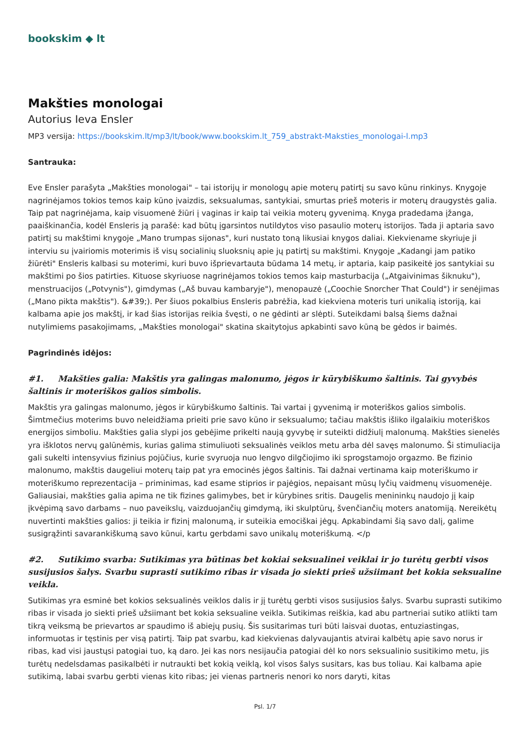bookskim ◆ lt
Makšties monologai
Autorius Ieva Ensler
MP3 versija: https://bookskim.lt/mp3/lt/book/www.bookskim.lt_759_abstrakt-Maksties_monologai-l.mp3
Santrauka:
Eve Ensler parašyta „Makšties monologai" – tai istorijų ir monologų apie moterų patirtį su savo kūnu rinkinys. Knygoje nagrinėjamos tokios temos kaip kūno įvaizdis, seksualumas, santykiai, smurtas prieš moteris ir moterų draugystės galia. Taip pat nagrinėjama, kaip visuomenė žiūri į vaginas ir kaip tai veikia moterų gyvenimą. Knyga pradedama įžanga, paaiškinančia, kodėl Ensleris ją parašė: kad būtų įgarsintos nutildytos viso pasaulio moterų istorijos. Tada ji aptaria savo patirtį su makštimi knygoje „Mano trumpas sijonas", kuri nustato toną likusiai knygos daliai. Kiekviename skyriuje ji interviu su įvairiomis moterimis iš visų socialinių sluoksnių apie jų patirtį su makštimi. Knygoje „Kadangi jam patiko žiūrėti" Ensleris kalbasi su moterimi, kuri buvo išprievartauta būdama 14 metų, ir aptaria, kaip pasikeitė jos santykiai su makštimi po šios patirties. Kituose skyriuose nagrinėjamos tokios temos kaip masturbacija („Atgaivinimas šiknuku"), menstruacijos („Potvynis"), gimdymas („Aš buvau kambaryje"), menopauzė („Coochie Snorcher That Could") ir senėjimas („Mano pikta makštis"). &#39;). Per šiuos pokalbius Ensleris pabrėžia, kad kiekviena moteris turi unikalią istoriją, kai kalbama apie jos makštį, ir kad šias istorijas reikia švęsti, o ne gėdinti ar slėpti. Suteikdami balsą šiems dažnai nutylimiems pasakojimams, „Makšties monologai" skatina skaitytojus apkabinti savo kūną be gėdos ir baimės.
Pagrindinės idėjos:
#1. Makšties galia: Makštis yra galingas malonumo, jėgos ir kūrybiškumo šaltinis. Tai gyvybės šaltinis ir moteriškos galios simbolis.
Makštis yra galingas malonumo, jėgos ir kūrybiškumo šaltinis. Tai vartai į gyvenimą ir moteriškos galios simbolis. Šimtmečius moterims buvo neleidžiama prieiti prie savo kūno ir seksualumo; tačiau makštis išliko ilgalaikiu moteriškos energijos simboliu. Makšties galia slypi jos gebėjime prikelti naują gyvybę ir suteikti didžiulį malonumą. Makšties sienelės yra išklotos nervų galūnėmis, kurias galima stimuliuoti seksualinės veiklos metu arba dėl savęs malonumo. Ši stimuliacija gali sukelti intensyvius fizinius pojūčius, kurie svyruoja nuo lengvo dilgčiojimo iki sprogstamojo orgazmo. Be fizinio malonumo, makštis daugeliui moterų taip pat yra emocinės jėgos šaltinis. Tai dažnai vertinama kaip moteriškumo ir moteriškumo reprezentacija – priminimas, kad esame stiprios ir pajėgios, nepaisant mūsų lyčių vaidmenų visuomenėje. Galiausiai, makšties galia apima ne tik fizines galimybes, bet ir kūrybines sritis. Daugelis menininkų naudojo jį kaip įkvėpimą savo darbams – nuo paveikslų, vaizduojančių gimdymą, iki skulptūrų, švenčiančių moters anatomiją. Nereikėtų nuvertinti makšties galios: ji teikia ir fizinį malonumą, ir suteikia emociškai jėgų. Apkabindami šią savo dalį, galime susigrąžinti savarankiškumą savo kūnui, kartu gerbdami savo unikalų moteriškumą. </p
#2. Sutikimo svarba: Sutikimas yra būtinas bet kokiai seksualinei veiklai ir jo turėtų gerbti visos susijusios šalys. Svarbu suprasti sutikimo ribas ir visada jo siekti prieš užsiimant bet kokia seksualine veikla.
Sutikimas yra esminė bet kokios seksualinės veiklos dalis ir jį turėtų gerbti visos susijusios šalys. Svarbu suprasti sutikimo ribas ir visada jo siekti prieš užsiimant bet kokia seksualine veikla. Sutikimas reiškia, kad abu partneriai sutiko atlikti tam tikrą veiksmą be prievartos ar spaudimo iš abiejų pusių. Šis susitarimas turi būti laisvai duotas, entuziastingas, informuotas ir tęstinis per visą patirtį. Taip pat svarbu, kad kiekvienas dalyvaujantis atvirai kalbėtų apie savo norus ir ribas, kad visi jaustųsi patogiai tuo, ką daro. Jei kas nors nesijaučia patogiai dėl ko nors seksualinio susitikimo metu, jis turėtų nedelsdamas pasikalbėti ir nutraukti bet kokią veiklą, kol visos šalys susitars, kas bus toliau. Kai kalbama apie sutikimą, labai svarbu gerbti vienas kito ribas; jei vienas partneris nenori ko nors daryti, kitas
Psl. 1/7